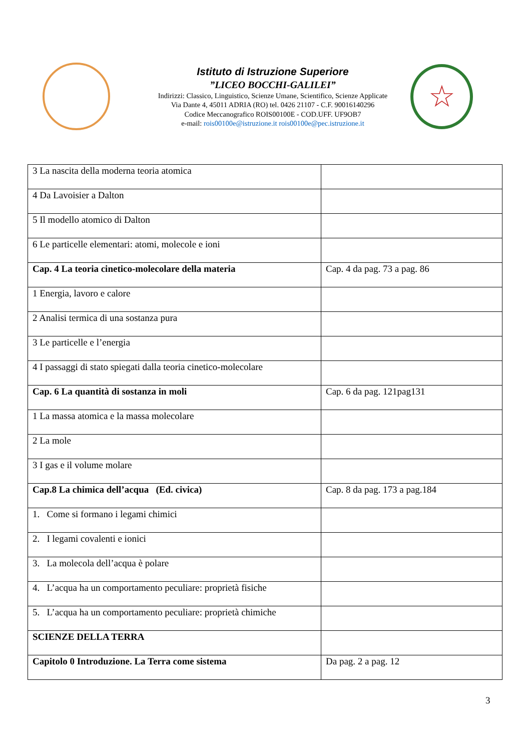Istituto di Istruzione Superiore
”LICEO BOCCHI-GALILEI”
Indirizzi: Classico, Linguistico, Scienze Umane, Scientifico, Scienze Applicate
Via Dante 4, 45011 ADRIA (RO) tel. 0426 21107 - C.F. 90016140296
Codice Meccanografico ROIS00100E - COD.UFF. UF9OB7
e-mail: rois00100e@istruzione.it rois00100e@pec.istruzione.it
☆
| 3 La nascita della moderna teoria atomica | |
| 4 Da Lavoisier a Dalton | |
| 5 Il modello atomico di Dalton | |
| 6 Le particelle elementari: atomi, molecole e ioni | |
| Cap. 4 La teoria cinetico-molecolare della materia | Cap. 4 da pag. 73 a pag. 86 |
| 1 Energia, lavoro e calore | |
| 2 Analisi termica di una sostanza pura | |
| 3 Le particelle e l’energia | |
| 4 I passaggi di stato spiegati dalla teoria cinetico-molecolare | |
| Cap. 6 La quantità di sostanza in moli | Cap. 6 da pag. 121pag131 |
| 1 La massa atomica e la massa molecolare | |
| 2 La mole | |
| 3 I gas e il volume molare | |
| Cap.8 La chimica dell’acqua (Ed. civica) | Cap. 8 da pag. 173 a pag.184 |
| 1. Come si formano i legami chimici | |
| 2. I legami covalenti e ionici | |
| 3. La molecola dell’acqua è polare | |
| 4. L’acqua ha un comportamento peculiare: proprietà fisiche | |
| 5. L’acqua ha un comportamento peculiare: proprietà chimiche | |
| SCIENZE DELLA TERRA | |
| Capitolo 0 Introduzione. La Terra come sistema | Da pag. 2 a pag. 12 |
3